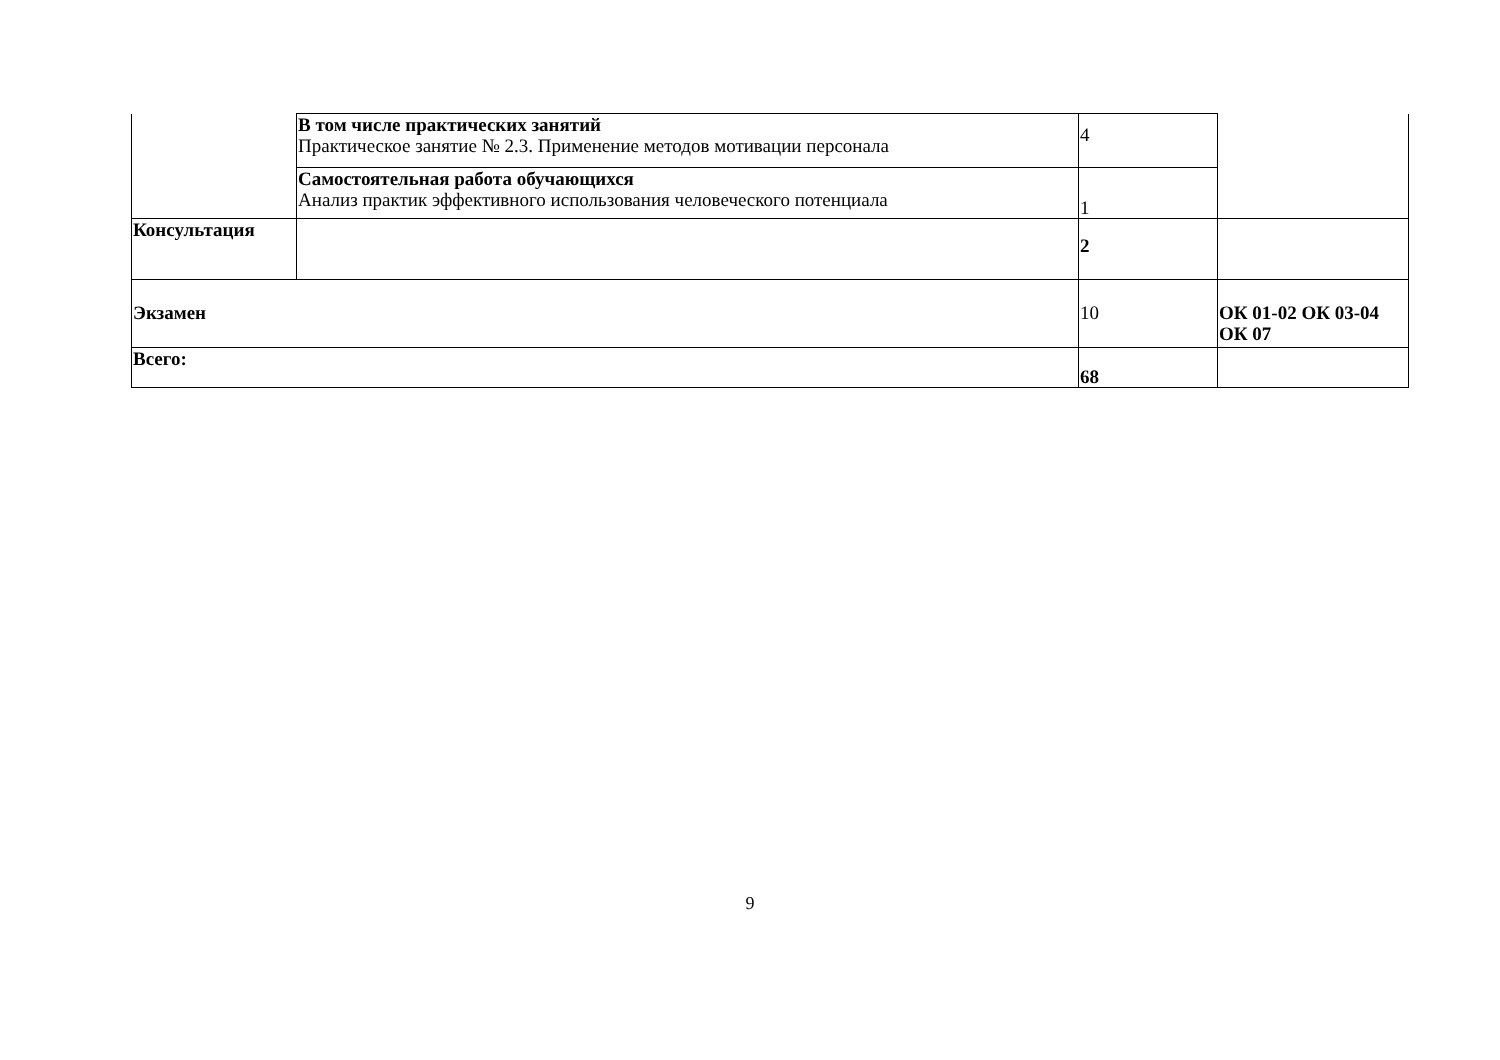| | В том числе практических занятий Практическое занятие № 2.3. Применение методов мотивации персонала | 4 | |
| | Самостоятельная работа обучающихся Анализ практик эффективного использования человеческого потенциала | 1 | |
| Консультация | | 2 | |
| Экзамен | | 10 | ОК 01-02 ОК 03-04 ОК 07 |
| Всего: | | 68 | |
9